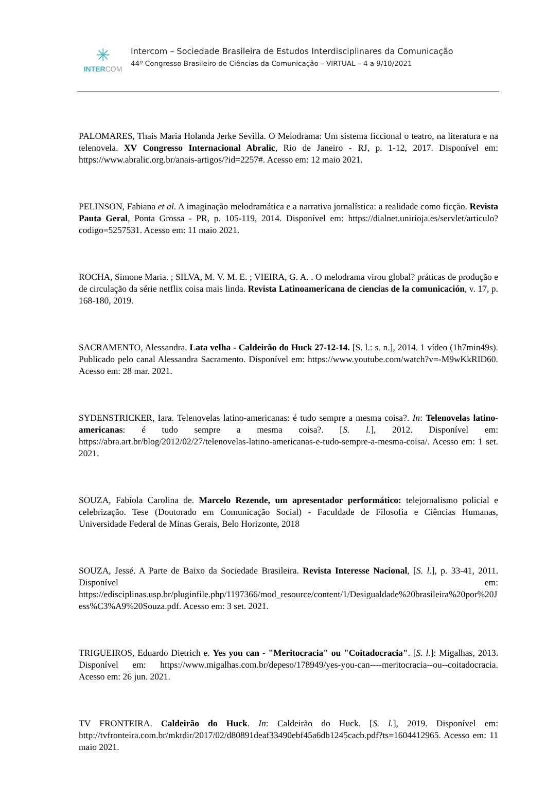✳
INTER COM
Intercom – Sociedade Brasileira de Estudos Interdisciplinares da Comunicação
44º Congresso Brasileiro de Ciências da Comunicação – VIRTUAL – 4 a 9/10/2021
PALOMARES, Thais Maria Holanda Jerke Sevilla. O Melodrama: Um sistema ficcional o teatro, na literatura e na telenovela. XV Congresso Internacional Abralic, Rio de Janeiro - RJ, p. 1-12, 2017. Disponível em: https://www.abralic.org.br/anais-artigos/?id=2257#. Acesso em: 12 maio 2021.
PELINSON, Fabiana et al. A imaginação melodramática e a narrativa jornalística: a realidade como ficção. Revista Pauta Geral, Ponta Grossa - PR, p. 105-119, 2014. Disponível em: https://dialnet.unirioja.es/servlet/articulo?codigo=5257531. Acesso em: 11 maio 2021.
ROCHA, Simone Maria. ; SILVA, M. V. M. E. ; VIEIRA, G. A. . O melodrama virou global? práticas de produção e de circulação da série netflix coisa mais linda. Revista Latinoamericana de ciencias de la comunicación, v. 17, p. 168-180, 2019.
SACRAMENTO, Alessandra. Lata velha - Caldeirão do Huck 27-12-14. [S. l.: s. n.], 2014. 1 vídeo (1h7min49s). Publicado pelo canal Alessandra Sacramento. Disponível em: https://www.youtube.com/watch?v=-M9wKkRID60. Acesso em: 28 mar. 2021.
SYDENSTRICKER, Iara. Telenovelas latino-americanas: é tudo sempre a mesma coisa?. In: Telenovelas latino-americanas: é tudo sempre a mesma coisa?. [S. l.], 2012. Disponível em: https://abra.art.br/blog/2012/02/27/telenovelas-latino-americanas-e-tudo-sempre-a-mesma-coisa/. Acesso em: 1 set. 2021.
SOUZA, Fabíola Carolina de. Marcelo Rezende, um apresentador performático: telejornalismo policial e celebrização. Tese (Doutorado em Comunicação Social) - Faculdade de Filosofia e Ciências Humanas, Universidade Federal de Minas Gerais, Belo Horizonte, 2018
SOUZA, Jessé. A Parte de Baixo da Sociedade Brasileira. Revista Interesse Nacional, [S. l.], p. 33-41, 2011. Disponível em: https://edisciplinas.usp.br/pluginfile.php/1197366/mod_resource/content/1/Desigualdade%20brasileira%20por%20Jess%C3%A9%20Souza.pdf. Acesso em: 3 set. 2021.
TRIGUEIROS, Eduardo Dietrich e. Yes you can - "Meritocracia" ou "Coitadocracia". [S. l.]: Migalhas, 2013. Disponível em: https://www.migalhas.com.br/depeso/178949/yes-you-can----meritocracia--ou--coitadocracia. Acesso em: 26 jun. 2021.
TV FRONTEIRA. Caldeirão do Huck. In: Caldeirão do Huck. [S. l.], 2019. Disponível em: http://tvfronteira.com.br/mktdir/2017/02/d80891deaf33490ebf45a6db1245cacb.pdf?ts=1604412965. Acesso em: 11 maio 2021.